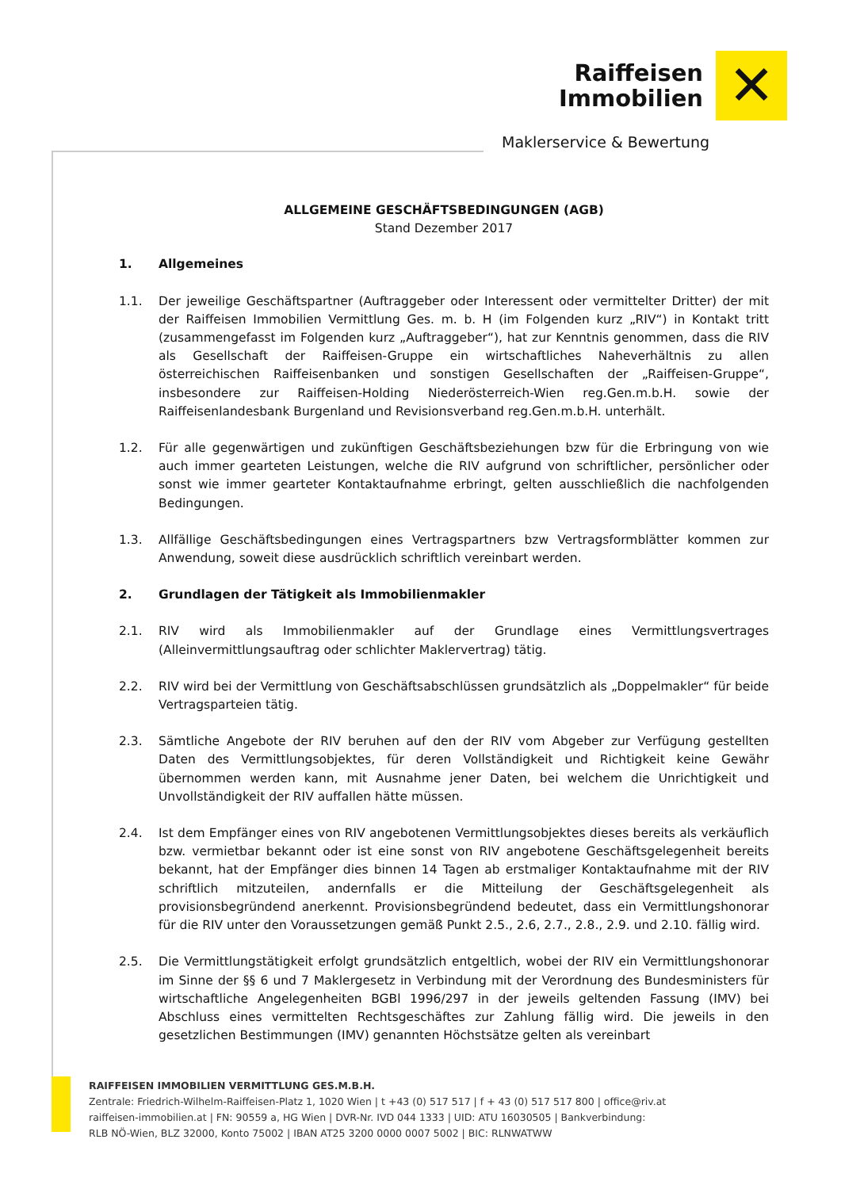Raiffeisen
Immobilien
✕
Maklerservice & Bewertung
ALLGEMEINE GESCHÄFTSBEDINGUNGEN (AGB)
Stand Dezember 2017
1. Allgemeines
1.1. Der jeweilige Geschäftspartner (Auftraggeber oder Interessent oder vermittelter Dritter) der mit der Raiffeisen Immobilien Vermittlung Ges. m. b. H (im Folgenden kurz „RIV“) in Kontakt tritt (zusammengefasst im Folgenden kurz „Auftraggeber“), hat zur Kenntnis genommen, dass die RIV als Gesellschaft der Raiffeisen-Gruppe ein wirtschaftliches Naheverhältnis zu allen österreichischen Raiffeisenbanken und sonstigen Gesellschaften der „Raiffeisen-Gruppe“, insbesondere zur Raiffeisen-Holding Niederösterreich-Wien reg.Gen.m.b.H. sowie der Raiffeisenlandesbank Burgenland und Revisionsverband reg.Gen.m.b.H. unterhält.
1.2. Für alle gegenwärtigen und zukünftigen Geschäftsbeziehungen bzw für die Erbringung von wie auch immer gearteten Leistungen, welche die RIV aufgrund von schriftlicher, persönlicher oder sonst wie immer gearteter Kontaktaufnahme erbringt, gelten ausschließlich die nachfolgenden Bedingungen.
1.3. Allfällige Geschäftsbedingungen eines Vertragspartners bzw Vertragsformblätter kommen zur Anwendung, soweit diese ausdrücklich schriftlich vereinbart werden.
2. Grundlagen der Tätigkeit als Immobilienmakler
2.1. RIV wird als Immobilienmakler auf der Grundlage eines Vermittlungsvertrages (Alleinvermittlungsauftrag oder schlichter Maklervertrag) tätig.
2.2. RIV wird bei der Vermittlung von Geschäftsabschlüssen grundsätzlich als „Doppelmakler“ für beide Vertragsparteien tätig.
2.3. Sämtliche Angebote der RIV beruhen auf den der RIV vom Abgeber zur Verfügung gestellten Daten des Vermittlungsobjektes, für deren Vollständigkeit und Richtigkeit keine Gewähr übernommen werden kann, mit Ausnahme jener Daten, bei welchem die Unrichtigkeit und Unvollständigkeit der RIV auffallen hätte müssen.
2.4. Ist dem Empfänger eines von RIV angebotenen Vermittlungsobjektes dieses bereits als verkäuflich bzw. vermietbar bekannt oder ist eine sonst von RIV angebotene Geschäftsgelegenheit bereits bekannt, hat der Empfänger dies binnen 14 Tagen ab erstmaliger Kontaktaufnahme mit der RIV schriftlich mitzuteilen, andernfalls er die Mitteilung der Geschäftsgelegenheit als provisionsbegründend anerkennt. Provisionsbegründend bedeutet, dass ein Vermittlungshonorar für die RIV unter den Voraussetzungen gemäß Punkt 2.5., 2.6, 2.7., 2.8., 2.9. und 2.10. fällig wird.
2.5. Die Vermittlungstätigkeit erfolgt grundsätzlich entgeltlich, wobei der RIV ein Vermittlungshonorar im Sinne der §§ 6 und 7 Maklergesetz in Verbindung mit der Verordnung des Bundesministers für wirtschaftliche Angelegenheiten BGBl 1996/297 in der jeweils geltenden Fassung (IMV) bei Abschluss eines vermittelten Rechtsgeschäftes zur Zahlung fällig wird. Die jeweils in den gesetzlichen Bestimmungen (IMV) genannten Höchstsätze gelten als vereinbart
RAIFFEISEN IMMOBILIEN VERMITTLUNG GES.M.B.H.
Zentrale: Friedrich-Wilhelm-Raiffeisen-Platz 1, 1020 Wien | t +43 (0) 517 517 | f + 43 (0) 517 517 800 | office@riv.at
raiffeisen-immobilien.at | FN: 90559 a, HG Wien | DVR-Nr. IVD 044 1333 | UID: ATU 16030505 | Bankverbindung:
RLB NÖ-Wien, BLZ 32000, Konto 75002 | IBAN AT25 3200 0000 0007 5002 | BIC: RLNWATWW